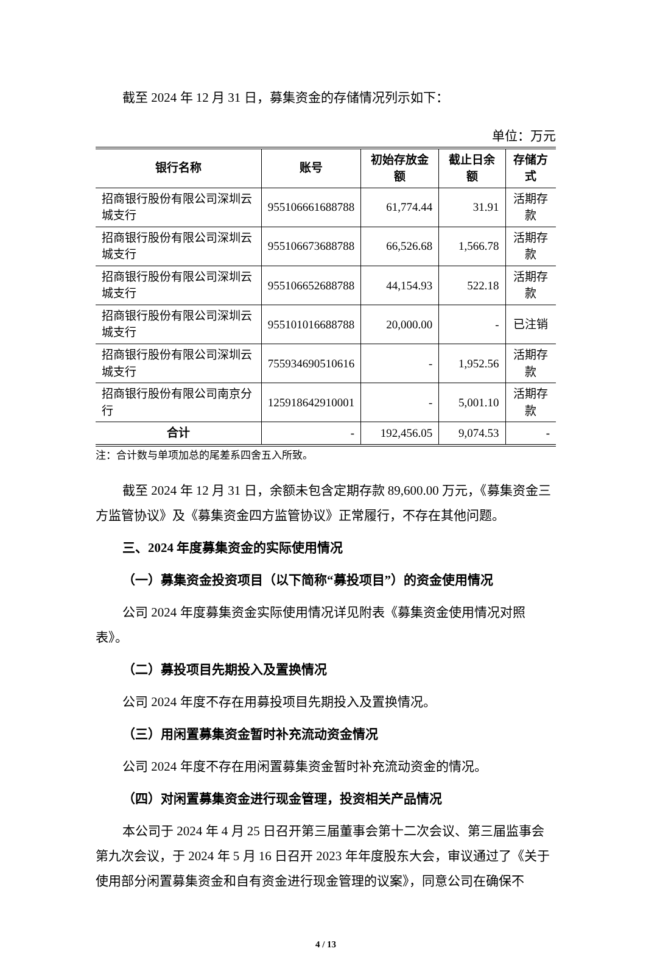截至 2024 年 12 月 31 日，募集资金的存储情况列示如下：
单位：万元
| 银行名称 | 账号 | 初始存放金额 | 截止日余额 | 存储方式 |
| --- | --- | --- | --- | --- |
| 招商银行股份有限公司深圳云城支行 | 955106661688788 | 61,774.44 | 31.91 | 活期存款 |
| 招商银行股份有限公司深圳云城支行 | 955106673688788 | 66,526.68 | 1,566.78 | 活期存款 |
| 招商银行股份有限公司深圳云城支行 | 955106652688788 | 44,154.93 | 522.18 | 活期存款 |
| 招商银行股份有限公司深圳云城支行 | 955101016688788 | 20,000.00 | - | 已注销 |
| 招商银行股份有限公司深圳云城支行 | 755934690510616 | - | 1,952.56 | 活期存款 |
| 招商银行股份有限公司南京分行 | 125918642910001 | - | 5,001.10 | 活期存款 |
| 合计 | - | 192,456.05 | 9,074.53 | - |
注：合计数与单项加总的尾差系四舍五入所致。
截至 2024 年 12 月 31 日，余额未包含定期存款 89,600.00 万元，《募集资金三方监管协议》及《募集资金四方监管协议》正常履行，不存在其他问题。
三、2024 年度募集资金的实际使用情况
（一）募集资金投资项目（以下简称“募投项目”）的资金使用情况
公司 2024 年度募集资金实际使用情况详见附表《募集资金使用情况对照表》。
（二）募投项目先期投入及置换情况
公司 2024 年度不存在用募投项目先期投入及置换情况。
（三）用闲置募集资金暂时补充流动资金情况
公司 2024 年度不存在用闲置募集资金暂时补充流动资金的情况。
（四）对闲置募集资金进行现金管理，投资相关产品情况
本公司于 2024 年 4 月 25 日召开第三届董事会第十二次会议、第三届监事会第九次会议，于 2024 年 5 月 16 日召开 2023 年年度股东大会，审议通过了《关于使用部分闲置募集资金和自有资金进行现金管理的议案》，同意公司在确保不
4 / 13